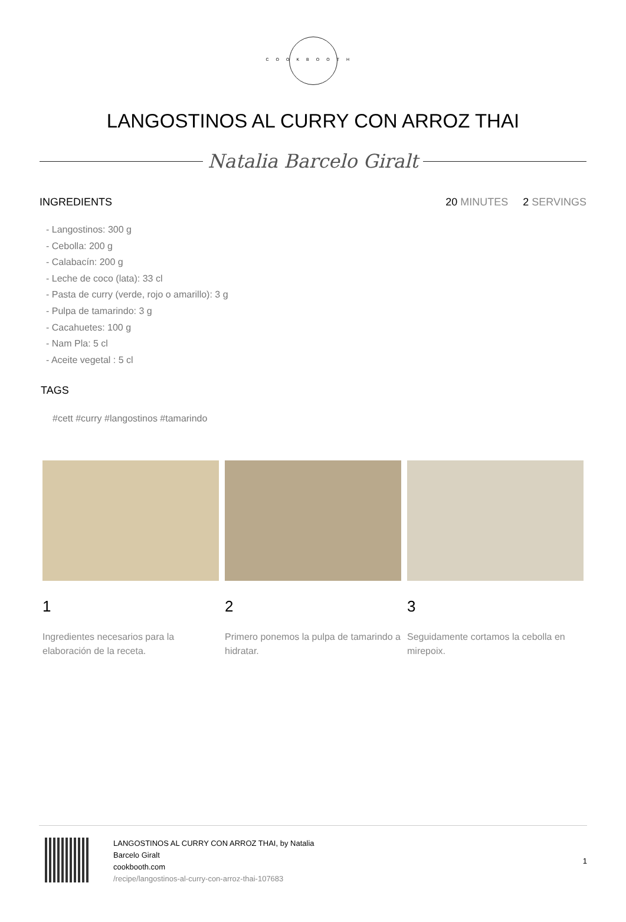COOKBOOTH
LANGOSTINOS AL CURRY CON ARROZ THAI
Natalia Barcelo Giralt
INGREDIENTS 20 MINUTES 2 SERVINGS
- Langostinos: 300 g
- Cebolla: 200 g
- Calabacín: 200 g
- Leche de coco (lata): 33 cl
- Pasta de curry (verde, rojo o amarillo): 3 g
- Pulpa de tamarindo: 3 g
- Cacahuetes: 100 g
- Nam Pla: 5 cl
- Aceite vegetal : 5 cl
TAGS
#cett #curry #langostinos #tamarindo
1
Ingredientes necesarios para la elaboración de la receta.
2
Primero ponemos la pulpa de tamarindo a hidratar.
3
Seguidamente cortamos la cebolla en mirepoix.
LANGOSTINOS AL CURRY CON ARROZ THAI, by Natalia
Barcelo Giralt
cookbooth.com
/recipe/langostinos-al-curry-con-arroz-thai-107683
1